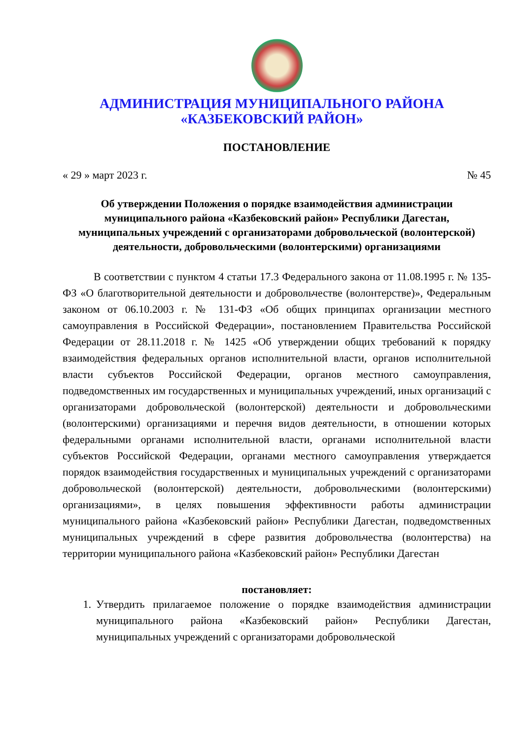АДМИНИСТРАЦИЯ МУНИЦИПАЛЬНОГО РАЙОНА
«КАЗБЕКОВСКИЙ РАЙОН»
ПОСТАНОВЛЕНИЕ
« 29 » март 2023 г. № 45
Об утверждении Положения о порядке взаимодействия администрации муниципального района «Казбековский район» Республики Дагестан, муниципальных учреждений с организаторами добровольческой (волонтерской) деятельности, добровольческими (волонтерскими) организациями
В соответствии с пунктом 4 статьи 17.3 Федерального закона от 11.08.1995 г. № 135-ФЗ «О благотворительной деятельности и добровольчестве (волонтерстве)», Федеральным законом от 06.10.2003 г. № 131-ФЗ «Об общих принципах организации местного самоуправления в Российской Федерации», постановлением Правительства Российской Федерации от 28.11.2018 г. № 1425 «Об утверждении общих требований к порядку взаимодействия федеральных органов исполнительной власти, органов исполнительной власти субъектов Российской Федерации, органов местного самоуправления, подведомственных им государственных и муниципальных учреждений, иных организаций с организаторами добровольческой (волонтерской) деятельности и добровольческими (волонтерскими) организациями и перечня видов деятельности, в отношении которых федеральными органами исполнительной власти, органами исполнительной власти субъектов Российской Федерации, органами местного самоуправления утверждается порядок взаимодействия государственных и муниципальных учреждений с организаторами добровольческой (волонтерской) деятельности, добровольческими (волонтерскими) организациями», в целях повышения эффективности работы администрации муниципального района «Казбековский район» Республики Дагестан, подведомственных муниципальных учреждений в сфере развития добровольчества (волонтерства) на территории муниципального района «Казбековский район» Республики Дагестан
постановляет:
1. Утвердить прилагаемое положение о порядке взаимодействия администрации муниципального района «Казбековский район» Республики Дагестан, муниципальных учреждений с организаторами добровольческой